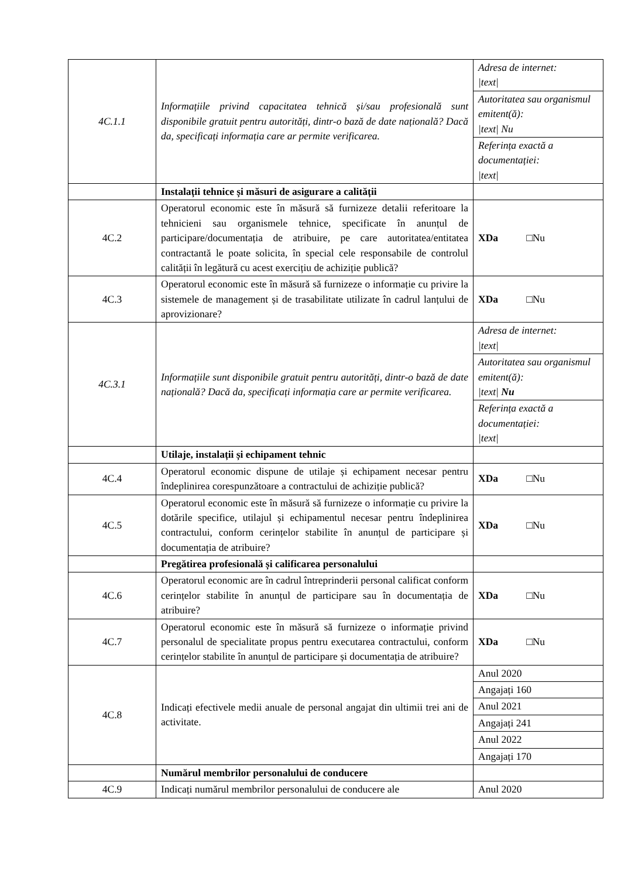| 4C.1.1 | Informațiile privind capacitatea tehnică și/sau profesională sunt disponibile gratuit pentru autorități, dintr-o bază de date națională? Dacă da, specificați informația care ar permite verificarea. | Adresa de internet: /text/ |
| | | Autoritatea sau organismul emitent(ă): /text/ Nu |
| | | Referința exactă a documentației: /text/ |
| | Instalații tehnice și măsuri de asigurare a calității | |
| 4C.2 | Operatorul economic este în măsură să furnizeze detalii referitoare la tehnicieni sau organismele tehnice, specificate în anunțul de participare/documentația de atribuire, pe care autoritatea/entitatea contractantă le poate solicita, în special cele responsabile de controlul calității în legătură cu acest exercițiu de achiziție publică? | XDa □Nu |
| 4C.3 | Operatorul economic este în măsură să furnizeze o informație cu privire la sistemele de management și de trasabilitate utilizate în cadrul lanțului de aprovizionare? | XDa □Nu |
| 4C.3.1 | Informațiile sunt disponibile gratuit pentru autorități, dintr-o bază de date națională? Dacă da, specificați informația care ar permite verificarea. | Adresa de internet: /text/ |
| | | Autoritatea sau organismul emitent(ă): /text/ Nu |
| | | Referința exactă a documentației: /text/ |
| | Utilaje, instalații și echipament tehnic | |
| 4C.4 | Operatorul economic dispune de utilaje și echipament necesar pentru îndeplinirea corespunzătoare a contractului de achiziție publică? | XDa □Nu |
| 4C.5 | Operatorul economic este în măsură să furnizeze o informație cu privire la dotările specifice, utilajul și echipamentul necesar pentru îndeplinirea contractului, conform cerințelor stabilite în anunțul de participare și documentația de atribuire? | XDa □Nu |
| | Pregătirea profesională și calificarea personalului | |
| 4C.6 | Operatorul economic are în cadrul întreprinderii personal calificat conform cerințelor stabilite în anunțul de participare sau în documentația de atribuire? | XDa □Nu |
| 4C.7 | Operatorul economic este în măsură să furnizeze o informație privind personalul de specialitate propus pentru executarea contractului, conform cerințelor stabilite în anunțul de participare și documentația de atribuire? | XDa □Nu |
| 4C.8 | Indicați efectivele medii anuale de personal angajat din ultimii trei ani de activitate. | Anul 2020 |
| | | Angajați 160 |
| | | Anul 2021 |
| | | Angajați 241 |
| | | Anul 2022 |
| | | Angajați 170 |
| | Numărul membrilor personalului de conducere | |
| 4C.9 | Indicați numărul membrilor personalului de conducere ale | Anul 2020 |